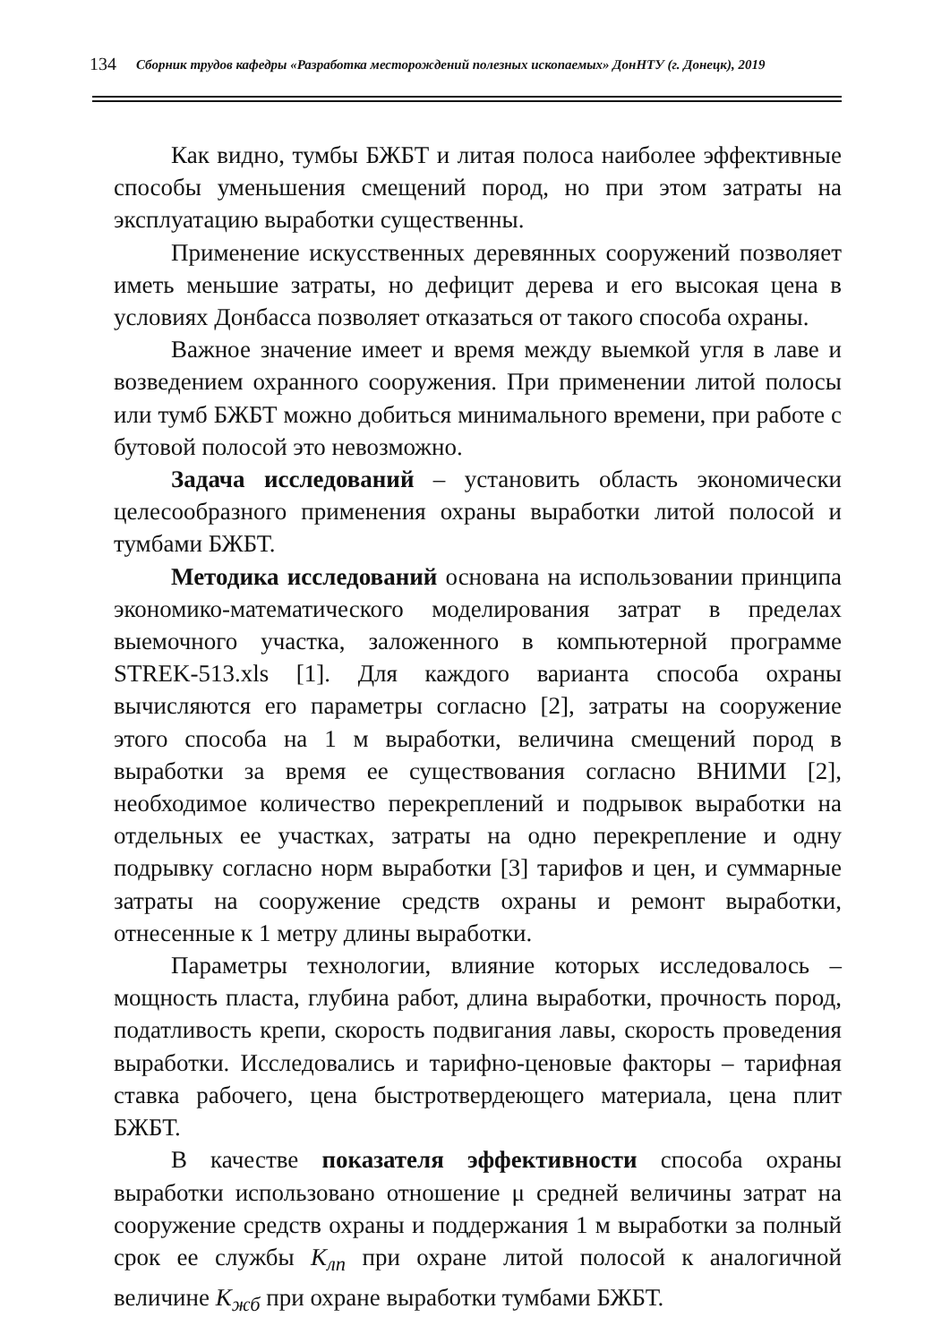134 Сборник трудов кафедры «Разработка месторождений полезных ископаемых» ДонНТУ (г. Донецк), 2019
Как видно, тумбы БЖБТ и литая полоса наиболее эффективные способы уменьшения смещений пород, но при этом затраты на эксплуатацию выработки существенны.
Применение искусственных деревянных сооружений позволяет иметь меньшие затраты, но дефицит дерева и его высокая цена в условиях Донбасса позволяет отказаться от такого способа охраны.
Важное значение имеет и время между выемкой угля в лаве и возведением охранного сооружения. При применении литой полосы или тумб БЖБТ можно добиться минимального времени, при работе с бутовой полосой это невозможно.
Задача исследований – установить область экономически целесообразного применения охраны выработки литой полосой и тумбами БЖБТ.
Методика исследований основана на использовании принципа экономико-математического моделирования затрат в пределах выемочного участка, заложенного в компьютерной программе STREK-513.xls [1]. Для каждого варианта способа охраны вычисляются его параметры согласно [2], затраты на сооружение этого способа на 1 м выработки, величина смещений пород в выработки за время ее существования согласно ВНИМИ [2], необходимое количество перекреплений и подрывок выработки на отдельных ее участках, затраты на одно перекрепление и одну подрывку согласно норм выработки [3] тарифов и цен, и суммарные затраты на сооружение средств охраны и ремонт выработки, отнесенные к 1 метру длины выработки.
Параметры технологии, влияние которых исследовалось – мощность пласта, глубина работ, длина выработки, прочность пород, податливость крепи, скорость подвигания лавы, скорость проведения выработки. Исследовались и тарифно-ценовые факторы – тарифная ставка рабочего, цена быстротвердеющего материала, цена плит БЖБТ.
В качестве показателя эффективности способа охраны выработки использовано отношение μ средней величины затрат на сооружение средств охраны и поддержания 1 м выработки за полный срок ее службы К<sub>лп</sub> при охране литой полосой к аналогичной величине К<sub>жб</sub> при охране выработки тумбами БЖБТ.